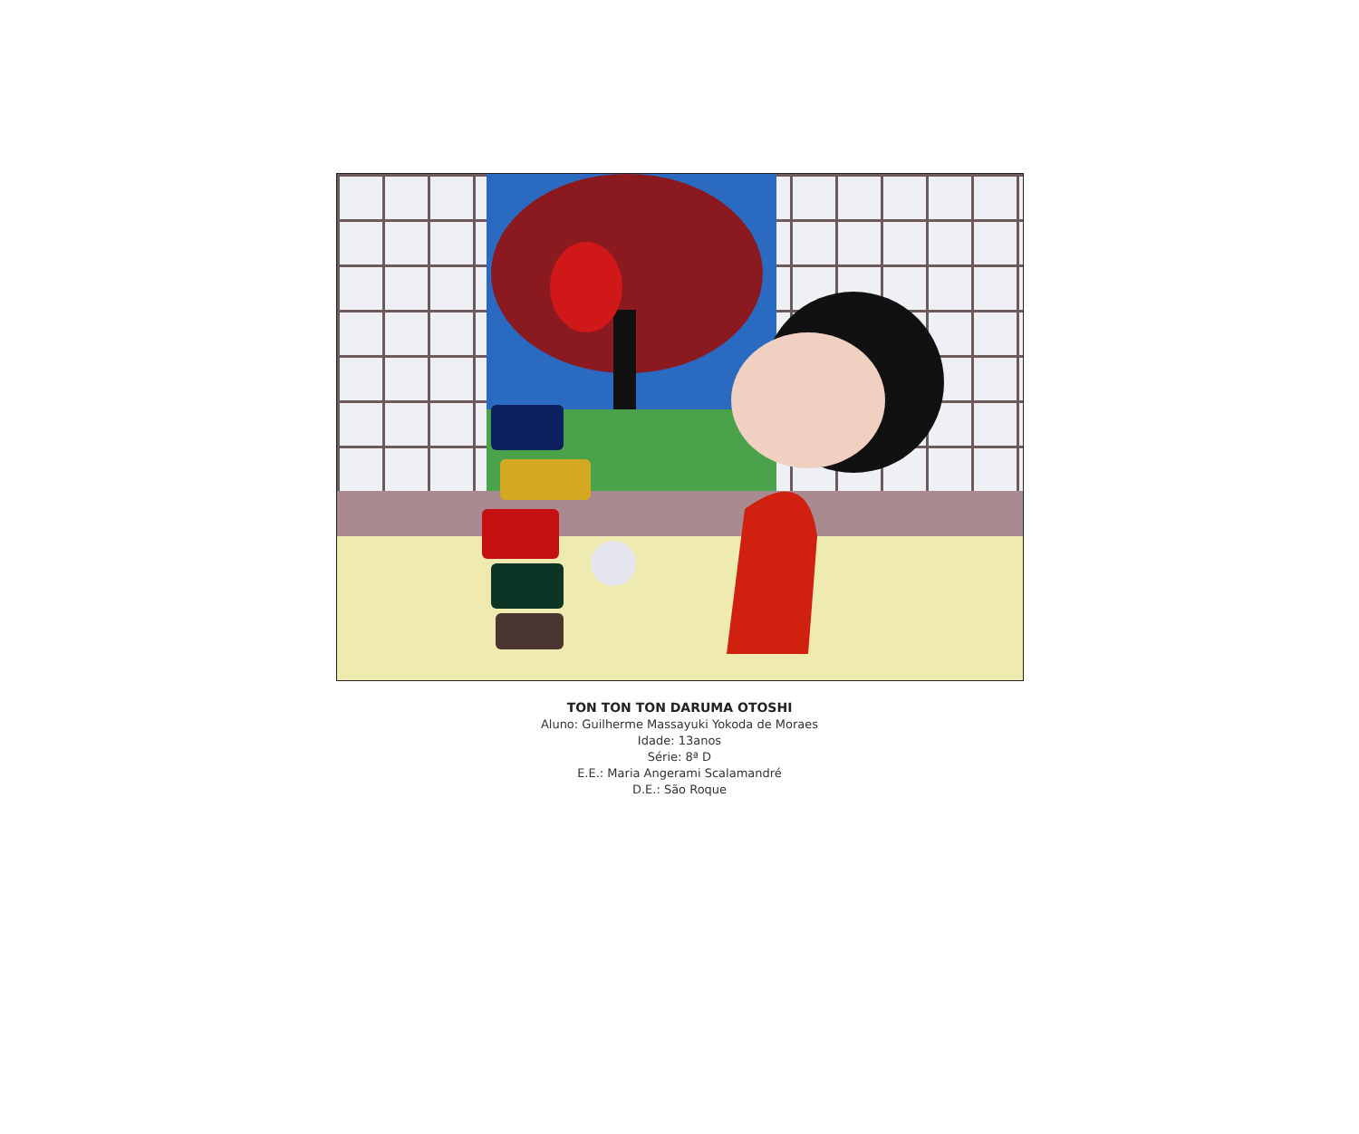TON TON TON DARUMA OTOSHI
Aluno: Guilherme Massayuki Yokoda de Moraes
Idade: 13anos
Série: 8ª D
E.E.: Maria Angerami Scalamandré
D.E.: São Roque